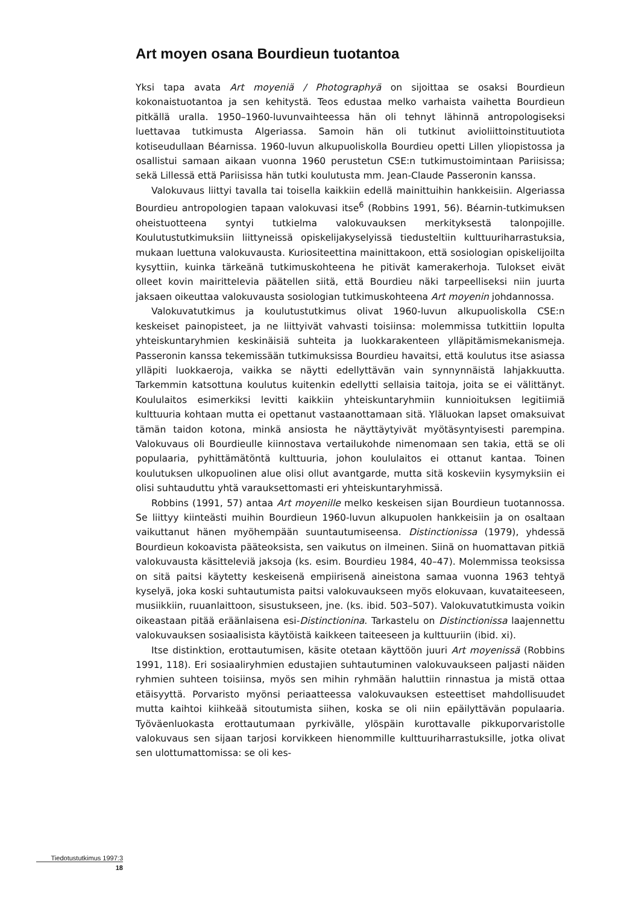Art moyen osana Bourdieun tuotantoa
Yksi tapa avata Art moyeniä / Photographyä on sijoittaa se osaksi Bourdieun kokonaistuotantoa ja sen kehitystä. Teos edustaa melko varhaista vaihetta Bourdieun pitkällä uralla. 1950–1960-luvunvaihteessa hän oli tehnyt lähinnä antropologiseksi luettavaa tutkimusta Algeriassa. Samoin hän oli tutkinut avioliittoinstituutiota kotiseudullaan Béarnissa. 1960-luvun alkupuoliskolla Bourdieu opetti Lillen yliopistossa ja osallistui samaan aikaan vuonna 1960 perustetun CSE:n tutkimustoimintaan Pariisissa; sekä Lillessä että Pariisissa hän tutki koulutusta mm. Jean-Claude Passeronin kanssa.
Valokuvaus liittyi tavalla tai toisella kaikkiin edellä mainittuihin hankkeisiin. Algeriassa Bourdieu antropologien tapaan valokuvasi itse<sup>6</sup> (Robbins 1991, 56). Béarnin-tutkimuksen oheistuotteena syntyi tutkielma valokuvauksen merkityksestä talonpojille. Koulutustutkimuksiin liittyneissä opiskelijakyselyissä tiedusteltiin kulttuuriharrastuksia, mukaan luettuna valokuvausta. Kuriositeettina mainittakoon, että sosiologian opiskelijoilta kysyttiin, kuinka tärkeänä tutkimuskohteena he pitivät kamerakerhoja. Tulokset eivät olleet kovin mairittelevia päätellen siitä, että Bourdieu näki tarpeelliseksi niin juurta jaksaen oikeuttaa valokuvausta sosiologian tutkimuskohteena Art moyenin johdannossa.
Valokuvatutkimus ja koulutustutkimus olivat 1960-luvun alkupuoliskolla CSE:n keskeiset painopisteet, ja ne liittyivät vahvasti toisiinsa: molemmissa tutkittiin lopulta yhteiskuntaryhmien keskinäisiä suhteita ja luokkarakenteen ylläpitämismekanismeja. Passeronin kanssa tekemissään tutkimuksissa Bourdieu havaitsi, että koulutus itse asiassa ylläpiti luokkaeroja, vaikka se näytti edellyttävän vain synnynnäistä lahjakkuutta. Tarkemmin katsottuna koulutus kuitenkin edellytti sellaisia taitoja, joita se ei välittänyt. Koululaitos esimerkiksi levitti kaikkiin yhteiskuntaryhmiin kunnioituksen legitiimiä kulttuuria kohtaan mutta ei opettanut vastaanottamaan sitä. Yläluokan lapset omaksuivat tämän taidon kotona, minkä ansiosta he näyttäytyivät myötäsyntyisesti parempina. Valokuvaus oli Bourdieulle kiinnostava vertailukohde nimenomaan sen takia, että se oli populaaria, pyhittämätöntä kulttuuria, johon koululaitos ei ottanut kantaa. Toinen koulutuksen ulkopuolinen alue olisi ollut avantgarde, mutta sitä koskeviin kysymyksiin ei olisi suhtauduttu yhtä varauksettomasti eri yhteiskuntaryhmissä.
Robbins (1991, 57) antaa Art moyenille melko keskeisen sijan Bourdieun tuotannossa. Se liittyy kiinteästi muihin Bourdieun 1960-luvun alkupuolen hankkeisiin ja on osaltaan vaikuttanut hänen myöhempään suuntautumiseensa. Distinctionissa (1979), yhdessä Bourdieun kokoavista pääteoksista, sen vaikutus on ilmeinen. Siinä on huomattavan pitkiä valokuvausta käsitteleviä jaksoja (ks. esim. Bourdieu 1984, 40–47). Molemmissa teoksissa on sitä paitsi käytetty keskeisenä empiirisenä aineistona samaa vuonna 1963 tehtyä kyselyä, joka koski suhtautumista paitsi valokuvaukseen myös elokuvaan, kuvataiteeseen, musiikkiin, ruuanlaittoon, sisustukseen, jne. (ks. ibid. 503–507). Valokuvatutkimusta voikin oikeastaan pitää eräänlaisena esi-Distinctionina. Tarkastelu on Distinctionissa laajennettu valokuvauksen sosiaalisista käytöistä kaikkeen taiteeseen ja kulttuuriin (ibid. xi).
Itse distinktion, erottautumisen, käsite otetaan käyttöön juuri Art moyenissä (Robbins 1991, 118). Eri sosiaaliryhmien edustajien suhtautuminen valokuvaukseen paljasti näiden ryhmien suhteen toisiinsa, myös sen mihin ryhmään haluttiin rinnastua ja mistä ottaa etäisyyttä. Porvaristo myönsi periaatteessa valokuvauksen esteettiset mahdollisuudet mutta kaihtoi kiihkeää sitoutumista siihen, koska se oli niin epäilyttävän populaaria. Työväenluokasta erottautumaan pyrkivälle, ylöspäin kurottavalle pikkuporvaristolle valokuvaus sen sijaan tarjosi korvikkeen hienommille kulttuuriharrastuksille, jotka olivat sen ulottumattomissa: se oli kes-
Tiedotustutkimus 1997:3
18